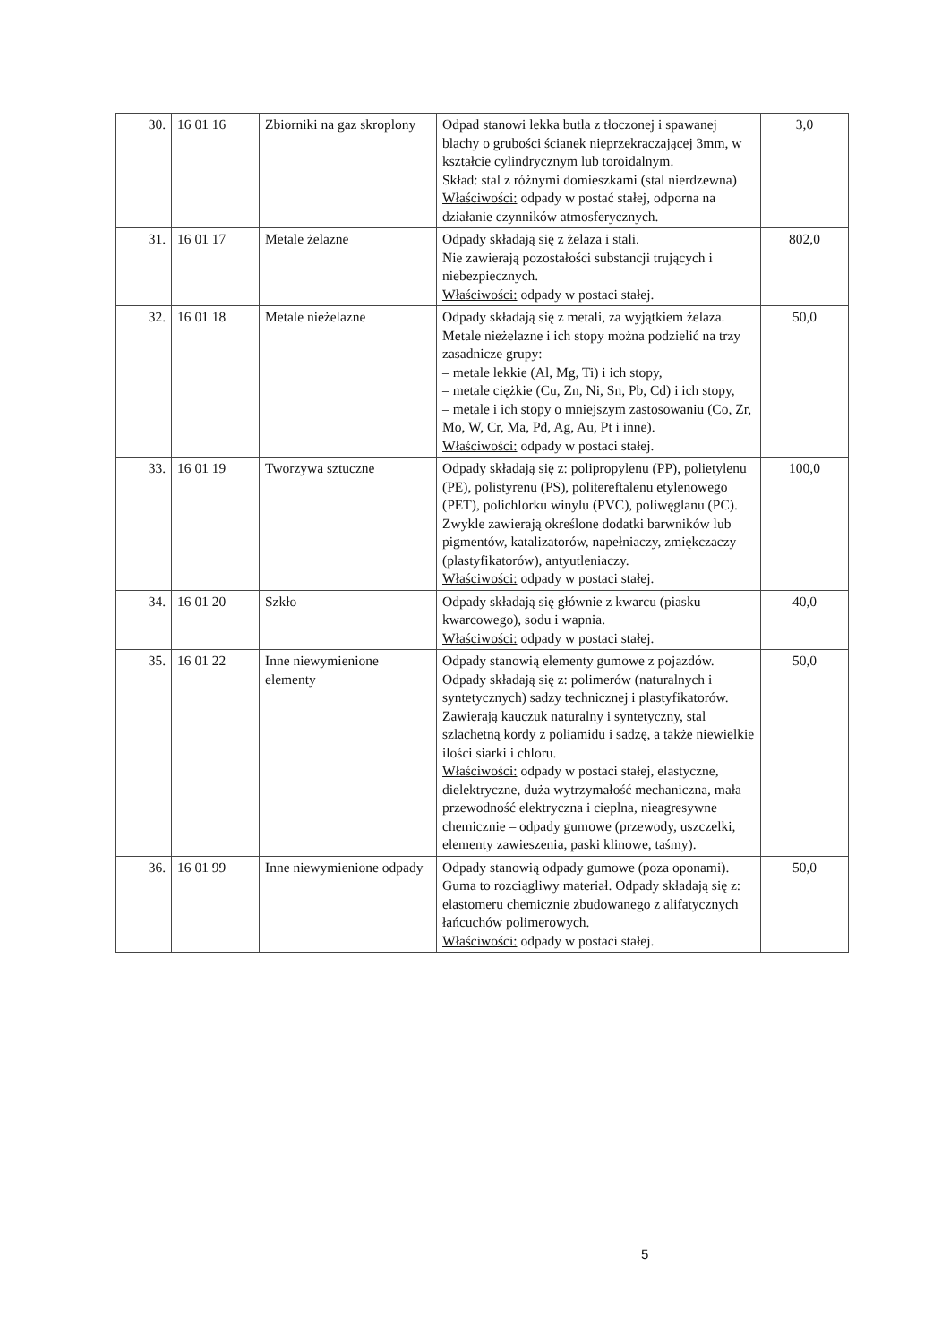| 30. | 16 01 16 | Zbiorniki na gaz skroplony | Odpad stanowi lekka butla z tłoczonej i spawanej blachy o grubości ścianek nieprzekraczającej 3mm, w kształcie cylindrycznym lub toroidalnym. Skład: stal z różnymi domieszkami (stal nierdzewna) Właściwości: odpady w postać stałej, odporna na działanie czynników atmosferycznych. | 3,0 |
| 31. | 16 01 17 | Metale żelazne | Odpady składają się z żelaza i stali. Nie zawierają pozostałości substancji trujących i niebezpiecznych. Właściwości: odpady w postaci stałej. | 802,0 |
| 32. | 16 01 18 | Metale nieżelazne | Odpady składają się z metali, za wyjątkiem żelaza. Metale nieżelazne i ich stopy można podzielić na trzy zasadnicze grupy: – metale lekkie (Al, Mg, Ti) i ich stopy, – metale ciężkie (Cu, Zn, Ni, Sn, Pb, Cd) i ich stopy, – metale i ich stopy o mniejszym zastosowaniu (Co, Zr, Mo, W, Cr, Ma, Pd, Ag, Au, Pt i inne). Właściwości: odpady w postaci stałej. | 50,0 |
| 33. | 16 01 19 | Tworzywa sztuczne | Odpady składają się z: polipropylenu (PP), polietylenu (PE), polistyrenu (PS), politereftalenu etylenowego (PET), polichlorku winylu (PVC), poliwęglanu (PC). Zwykle zawierają określone dodatki barwników lub pigmentów, katalizatorów, napełniaczy, zmiękczaczy (plastyfikatorów), antyutleniaczy. Właściwości: odpady w postaci stałej. | 100,0 |
| 34. | 16 01 20 | Szkło | Odpady składają się głównie z kwarcu (piasku kwarcowego), sodu i wapnia. Właściwości: odpady w postaci stałej. | 40,0 |
| 35. | 16 01 22 | Inne niewymienione elementy | Odpady stanowią elementy gumowe z pojazdów. Odpady składają się z: polimerów (naturalnych i syntetycznych) sadzy technicznej i plastyfikatorów. Zawierają kauczuk naturalny i syntetyczny, stal szlachetną kordy z poliamidu i sadzę, a także niewielkie ilości siarki i chloru. Właściwości: odpady w postaci stałej, elastyczne, dielektryczne, duża wytrzymałość mechaniczna, mała przewodność elektryczna i cieplna, nieagresywne chemicznie – odpady gumowe (przewody, uszczelki, elementy zawieszenia, paski klinowe, taśmy). | 50,0 |
| 36. | 16 01 99 | Inne niewymienione odpady | Odpady stanowią odpady gumowe (poza oponami). Guma to rozciągliwy materiał. Odpady składają się z: elastomeru chemicznie zbudowanego z alifatycznych łańcuchów polimerowych. Właściwości: odpady w postaci stałej. | 50,0 |
5